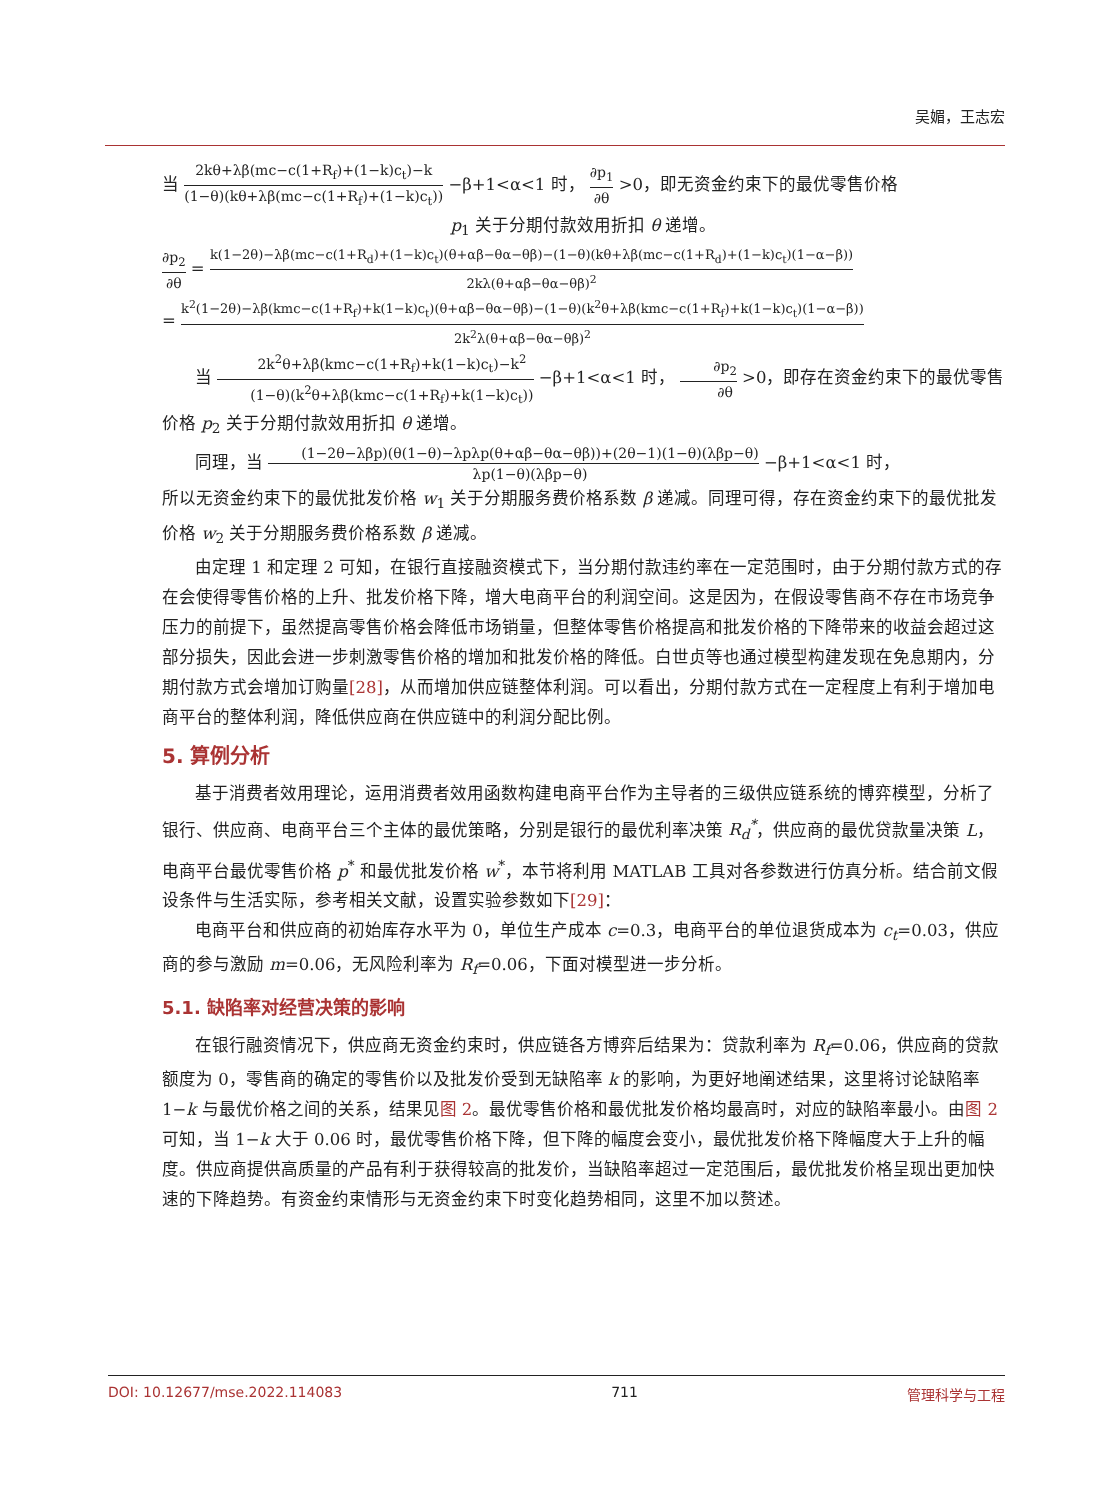吴媚，王志宏
当 2kθ+λβ(mc−c(1+R<sub>f</sub>)+(1−k)c<sub>t</sub>)−k (1−θ)(kθ+λβ(mc−c(1+R<sub>f</sub>)+(1−k)c<sub>t</sub>)) −β+1<α<1 时， ∂p<sub>1</sub> ∂θ >0，即无资金约束下的最优零售价格
p<sub>1</sub> 关于分期付款效用折扣 θ 递增。
∂p<sub>2</sub> ∂θ = k(1−2θ)−λβ(mc−c(1+R<sub>d</sub>)+(1−k)c<sub>t</sub>)(θ+αβ−θα−θβ)−(1−θ)(kθ+λβ(mc−c(1+R<sub>d</sub>)+(1−k)c<sub>t</sub>)(1−α−β)) 2kλ(θ+αβ−θα−θβ)<sup>2</sup>
= k<sup>2</sup>(1−2θ)−λβ(kmc−c(1+R<sub>f</sub>)+k(1−k)c<sub>t</sub>)(θ+αβ−θα−θβ)−(1−θ)(k<sup>2</sup>θ+λβ(kmc−c(1+R<sub>f</sub>)+k(1−k)c<sub>t</sub>)(1−α−β)) 2k<sup>2</sup>λ(θ+αβ−θα−θβ)<sup>2</sup>
当 2k<sup>2</sup>θ+λβ(kmc−c(1+R<sub>f</sub>)+k(1−k)c<sub>t</sub>)−k<sup>2</sup> (1−θ)(k<sup>2</sup>θ+λβ(kmc−c(1+R<sub>f</sub>)+k(1−k)c<sub>t</sub>)) −β+1<α<1 时， ∂p<sub>2</sub> ∂θ >0，即存在资金约束下的最优零售价格 p<sub>2</sub> 关于分期付款效用折扣 θ 递增。
同理，当 (1−2θ−λβp)(θ(1−θ)−λpλp(θ+αβ−θα−θβ))+(2θ−1)(1−θ)(λβp−θ) λp(1−θ)(λβp−θ) −β+1<α<1 时，
所以无资金约束下的最优批发价格 w<sub>1</sub> 关于分期服务费价格系数 β 递减。同理可得，存在资金约束下的最优批发价格 w<sub>2</sub> 关于分期服务费价格系数 β 递减。
由定理 1 和定理 2 可知，在银行直接融资模式下，当分期付款违约率在一定范围时，由于分期付款方式的存在会使得零售价格的上升、批发价格下降，增大电商平台的利润空间。这是因为，在假设零售商不存在市场竞争压力的前提下，虽然提高零售价格会降低市场销量，但整体零售价格提高和批发价格的下降带来的收益会超过这部分损失，因此会进一步刺激零售价格的增加和批发价格的降低。白世贞等也通过模型构建发现在免息期内，分期付款方式会增加订购量[28]，从而增加供应链整体利润。可以看出，分期付款方式在一定程度上有利于增加电商平台的整体利润，降低供应商在供应链中的利润分配比例。
5. 算例分析
基于消费者效用理论，运用消费者效用函数构建电商平台作为主导者的三级供应链系统的博弈模型，分析了银行、供应商、电商平台三个主体的最优策略，分别是银行的最优利率决策 R<sub>d</sub><sup>*</sup>，供应商的最优贷款量决策 L，电商平台最优零售价格 p<sup>*</sup> 和最优批发价格 w<sup>*</sup>，本节将利用 MATLAB 工具对各参数进行仿真分析。结合前文假设条件与生活实际，参考相关文献，设置实验参数如下[29]：
电商平台和供应商的初始库存水平为 0，单位生产成本 c=0.3，电商平台的单位退货成本为 c<sub>t</sub>=0.03，供应商的参与激励 m=0.06，无风险利率为 R<sub>f</sub>=0.06，下面对模型进一步分析。
5.1. 缺陷率对经营决策的影响
在银行融资情况下，供应商无资金约束时，供应链各方博弈后结果为：贷款利率为 R<sub>f</sub>=0.06，供应商的贷款额度为 0，零售商的确定的零售价以及批发价受到无缺陷率 k 的影响，为更好地阐述结果，这里将讨论缺陷率 1−k 与最优价格之间的关系，结果见图 2。最优零售价格和最优批发价格均最高时，对应的缺陷率最小。由图 2 可知，当 1−k 大于 0.06 时，最优零售价格下降，但下降的幅度会变小，最优批发价格下降幅度大于上升的幅度。供应商提供高质量的产品有利于获得较高的批发价，当缺陷率超过一定范围后，最优批发价格呈现出更加快速的下降趋势。有资金约束情形与无资金约束下时变化趋势相同，这里不加以赘述。
DOI: 10.12677/mse.2022.114083 711 管理科学与工程